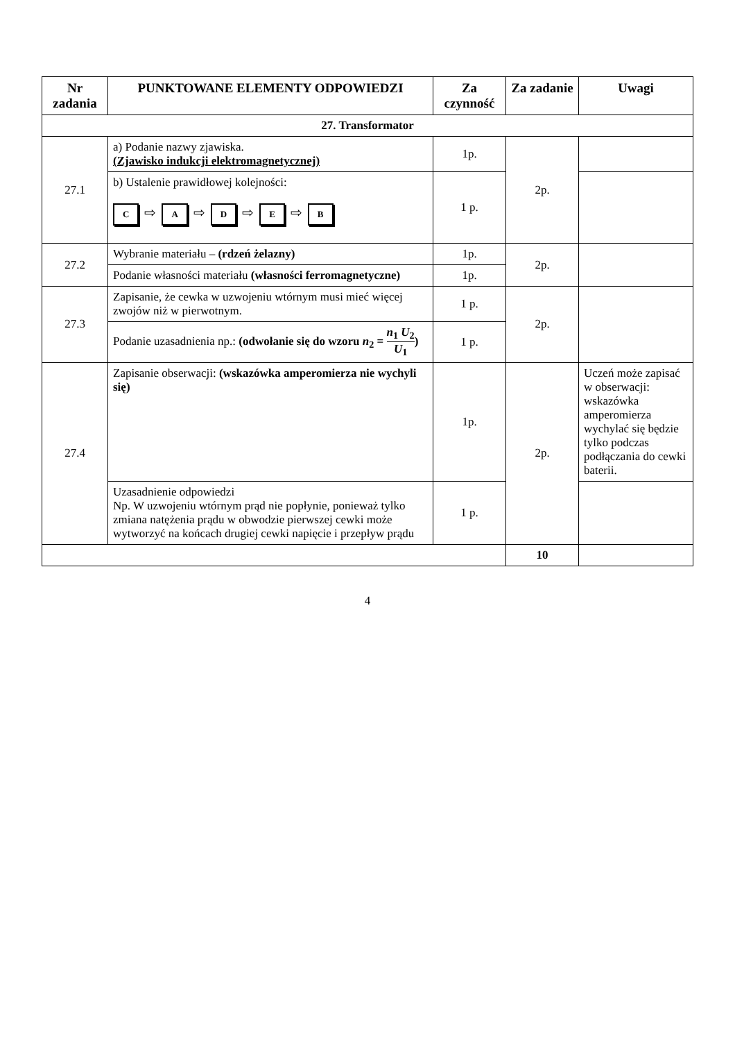| Nr zadania | PUNKTOWANE ELEMENTY ODPOWIEDZI | Za czynność | Za zadanie | Uwagi |
| --- | --- | --- | --- | --- |
| 27. Transformator | | | | |
| 27.1 | a) Podanie nazwy zjawiska. (Zjawisko indukcji elektromagnetycznej) | 1p. | 2p. | |
| | b) Ustalenie prawidłowej kolejności: C ⇨ A ⇨ D ⇨ E ⇨ B | 1 p. | | |
| 27.2 | Wybranie materiału – (rdzeń żelazny) | 1p. | 2p. | |
| | Podanie własności materiału (własności ferromagnetyczne) | 1p. | | |
| 27.3 | Zapisanie, że cewka w uzwojeniu wtórnym musi mieć więcej zwojów niż w pierwotnym. | 1 p. | 2p. | |
| | Podanie uzasadnienia np.: (odwołanie się do wzoru n<sub>2</sub> = n<sub>1</sub> U<sub>2</sub> U<sub>1</sub> ) | 1 p. | | |
| 27.4 | Zapisanie obserwacji: (wskazówka amperomierza nie wychyli się) | 1p. | 2p. | Uczeń może zapisać w obserwacji: wskazówka amperomierza wychylać się będzie tylko podczas podłączania do cewki baterii. |
| | Uzasadnienie odpowiedzi Np. W uzwojeniu wtórnym prąd nie popłynie, ponieważ tylko zmiana natężenia prądu w obwodzie pierwszej cewki może wytworzyć na końcach drugiej cewki napięcie i przepływ prądu | 1 p. | | |
| | | | 10 | |
4